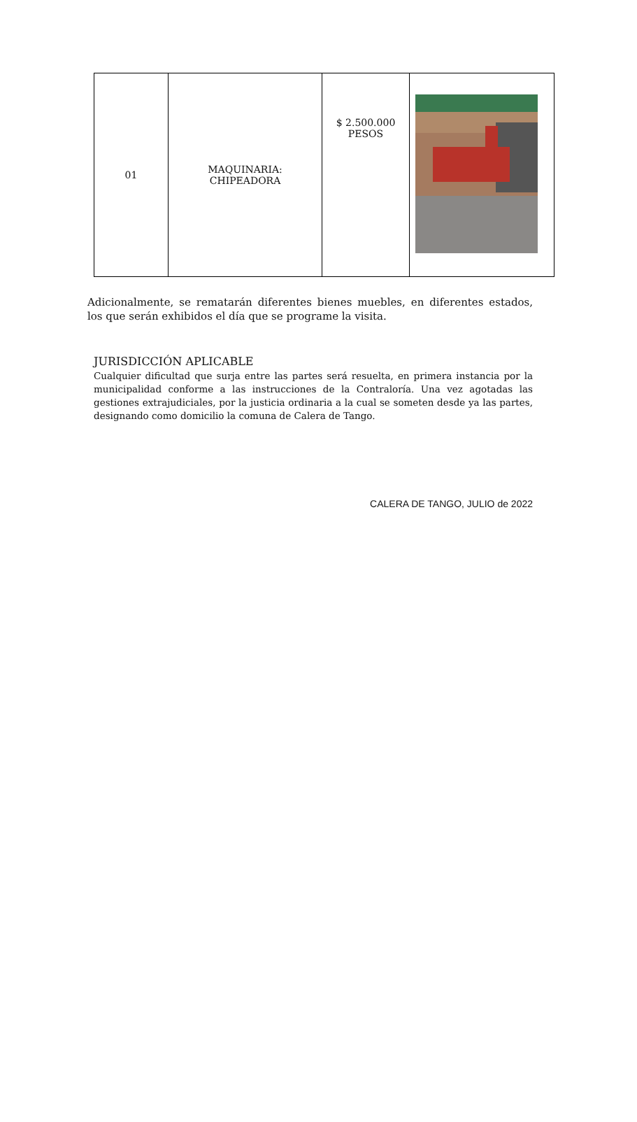| 01 | MAQUINARIA: CHIPEADORA | $ 2.500.000 PESOS | |
Adicionalmente, se rematarán diferentes bienes muebles, en diferentes estados, los que serán exhibidos el día que se programe la visita.
JURISDICCIÓN APLICABLE
Cualquier dificultad que surja entre las partes será resuelta, en primera instancia por la municipalidad conforme a las instrucciones de la Contraloría. Una vez agotadas las gestiones extrajudiciales, por la justicia ordinaria a la cual se someten desde ya las partes, designando como domicilio la comuna de Calera de Tango.
CALERA DE TANGO, JULIO de 2022